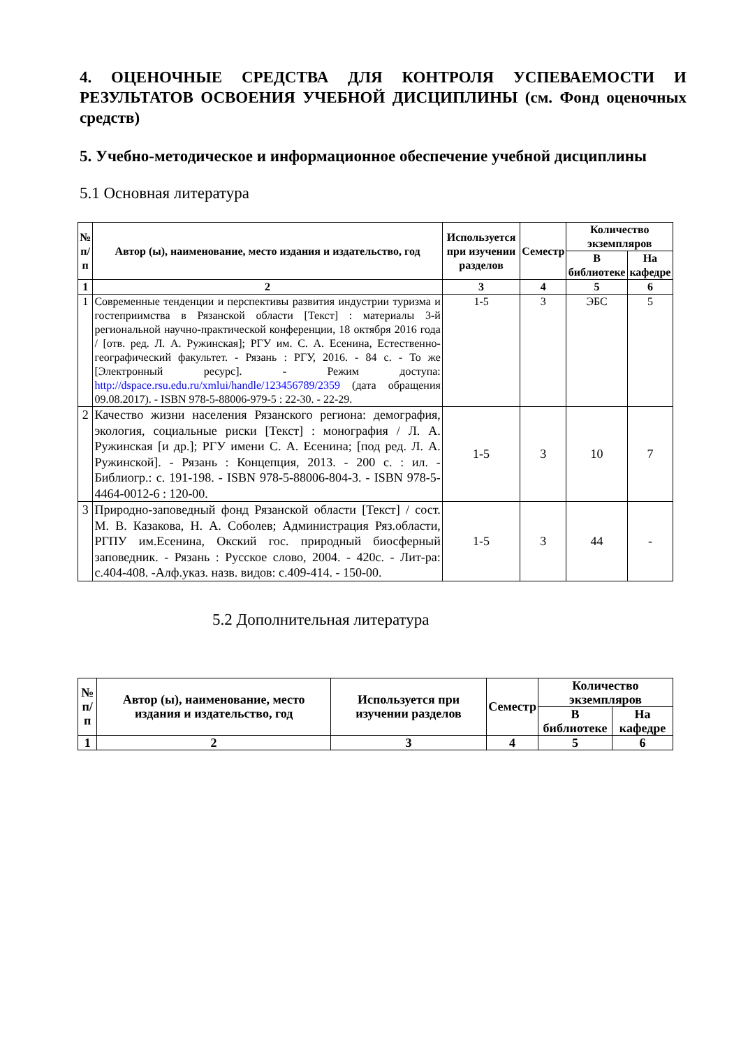4. ОЦЕНОЧНЫЕ СРЕДСТВА ДЛЯ КОНТРОЛЯ УСПЕВАЕМОСТИ И РЕЗУЛЬТАТОВ ОСВОЕНИЯ УЧЕБНОЙ ДИСЦИПЛИНЫ (см. Фонд оценочных средств)
5. Учебно-методическое и информационное обеспечение учебной дисциплины
5.1 Основная литература
| № п/п | Автор (ы), наименование, место издания и издательство, год | Используется при изучении разделов | Семестр | Количество экземпляров | |
| --- | --- | --- | --- | --- | --- |
| | | | | В библиотеке | На кафедре |
| 1 | 2 | 3 | 4 | 5 | 6 |
| 1 | Современные тенденции и перспективы развития индустрии туризма и гостеприимства в Рязанской области [Текст] : материалы 3-й региональной научно-практической конференции, 18 октября 2016 года / [отв. ред. Л. А. Ружинская]; РГУ им. С. А. Есенина, Естественно-географический факультет. - Рязань : РГУ, 2016. - 84 с. - То же [Электронный ресурс]. - Режим доступа: http://dspace.rsu.edu.ru/xmlui/handle/123456789/2359 (дата обращения 09.08.2017). - ISBN 978-5-88006-979-5 : 22-30. - 22-29. | 1-5 | 3 | ЭБС | 5 |
| 2 | Качество жизни населения Рязанского региона: демография, экология, социальные риски [Текст] : монография / Л. А. Ружинская [и др.]; РГУ имени С. А. Есенина; [под ред. Л. А. Ружинской]. - Рязань : Концепция, 2013. - 200 с. : ил. - Библиогр.: с. 191-198. - ISBN 978-5-88006-804-3. - ISBN 978-5-4464-0012-6 : 120-00. | 1-5 | 3 | 10 | 7 |
| 3 | Природно-заповедный фонд Рязанской области [Текст] / сост. М. В. Казакова, Н. А. Соболев; Администрация Ряз.области, РГПУ им.Есенина, Окский гос. природный биосферный заповедник. - Рязань : Русское слово, 2004. - 420с. - Лит-ра: с.404-408. -Алф.указ. назв. видов: с.409-414. - 150-00. | 1-5 | 3 | 44 | - |
5.2 Дополнительная литература
| № п/п | Автор (ы), наименование, место издания и издательство, год | Используется при изучении разделов | Семестр | Количество экземпляров | |
| --- | --- | --- | --- | --- | --- |
| | | | | В библиотеке | На кафедре |
| 1 | 2 | 3 | 4 | 5 | 6 |